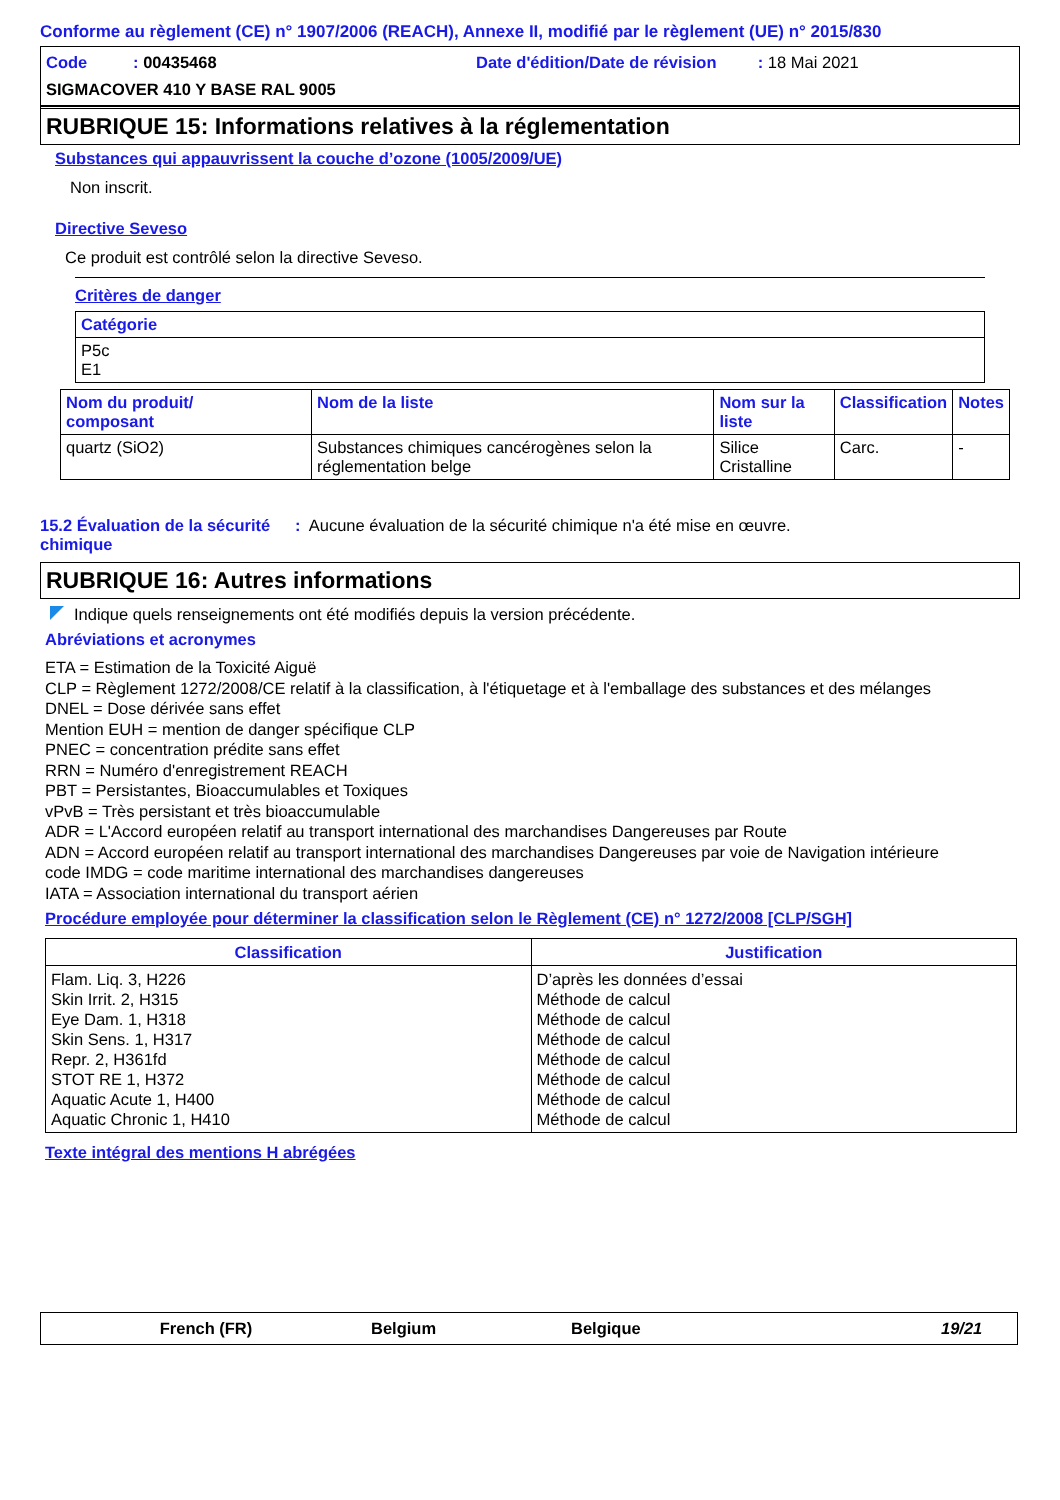Conforme au règlement (CE) n° 1907/2006 (REACH), Annexe II, modifié par le règlement (UE) n° 2015/830
Code : 00435468
Date d'édition/Date de révision : 18 Mai 2021
SIGMACOVER 410 Y BASE RAL 9005
RUBRIQUE 15: Informations relatives à la réglementation
Substances qui appauvrissent la couche d’ozone (1005/2009/UE)
Non inscrit.
Directive Seveso
Ce produit est contrôlé selon la directive Seveso.
Critères de danger
| Catégorie |
| --- |
| P5c E1 |
| Nom du produit/ composant | Nom de la liste | Nom sur la liste | Classification | Notes |
| --- | --- | --- | --- | --- |
| quartz (SiO2) | Substances chimiques cancérogènes selon la réglementation belge | Silice Cristalline | Carc. | - |
15.2 Évaluation de la sécurité chimique
: Aucune évaluation de la sécurité chimique n'a été mise en œuvre.
RUBRIQUE 16: Autres informations
Indique quels renseignements ont été modifiés depuis la version précédente.
Abréviations et acronymes
ETA = Estimation de la Toxicité Aiguë
CLP = Règlement 1272/2008/CE relatif à la classification, à l'étiquetage et à l'emballage des substances et des mélanges
DNEL = Dose dérivée sans effet
Mention EUH = mention de danger spécifique CLP
PNEC = concentration prédite sans effet
RRN = Numéro d'enregistrement REACH
PBT = Persistantes, Bioaccumulables et Toxiques
vPvB = Très persistant et très bioaccumulable
ADR = L'Accord européen relatif au transport international des marchandises Dangereuses par Route
ADN = Accord européen relatif au transport international des marchandises Dangereuses par voie de Navigation intérieure
code IMDG = code maritime international des marchandises dangereuses
IATA = Association international du transport aérien
Procédure employée pour déterminer la classification selon le Règlement (CE) n° 1272/2008 [CLP/SGH]
| Classification | Justification |
| --- | --- |
| Flam. Liq. 3, H226 Skin Irrit. 2, H315 Eye Dam. 1, H318 Skin Sens. 1, H317 Repr. 2, H361fd STOT RE 1, H372 Aquatic Acute 1, H400 Aquatic Chronic 1, H410 | D’après les données d’essai Méthode de calcul Méthode de calcul Méthode de calcul Méthode de calcul Méthode de calcul Méthode de calcul Méthode de calcul |
Texte intégral des mentions H abrégées
French (FR) Belgium Belgique 19/21